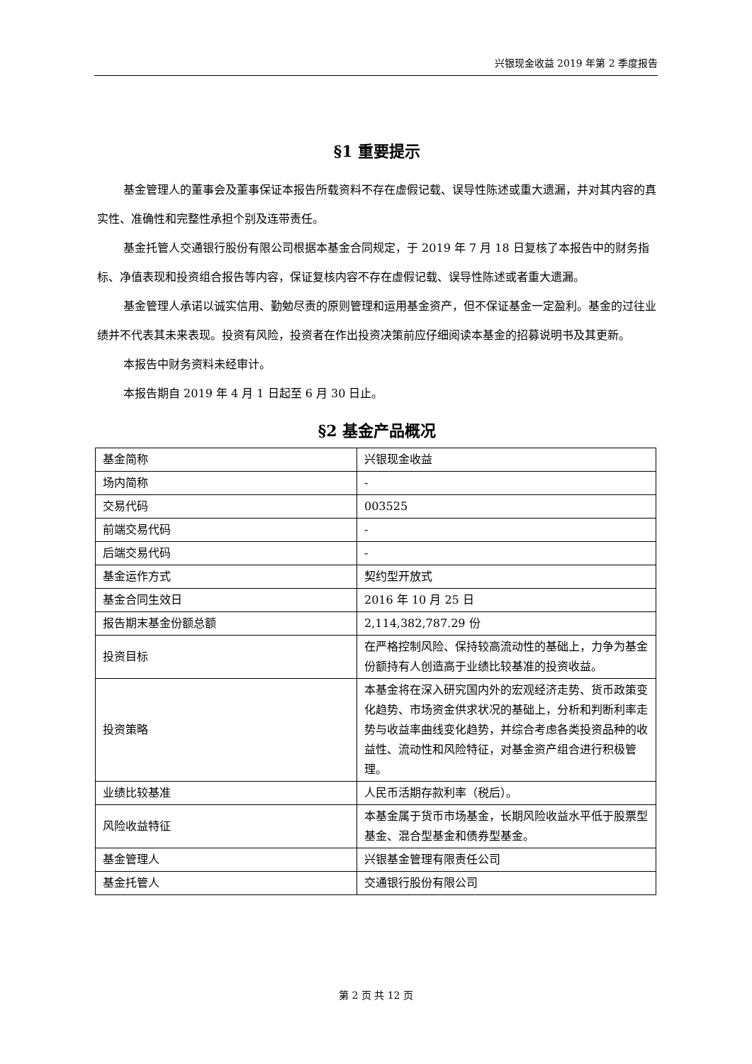兴银现金收益 2019 年第 2 季度报告
§1 重要提示
基金管理人的董事会及董事保证本报告所载资料不存在虚假记载、误导性陈述或重大遗漏，并对其内容的真实性、准确性和完整性承担个别及连带责任。
基金托管人交通银行股份有限公司根据本基金合同规定，于 2019 年 7 月 18 日复核了本报告中的财务指标、净值表现和投资组合报告等内容，保证复核内容不存在虚假记载、误导性陈述或者重大遗漏。
基金管理人承诺以诚实信用、勤勉尽责的原则管理和运用基金资产，但不保证基金一定盈利。基金的过往业绩并不代表其未来表现。投资有风险，投资者在作出投资决策前应仔细阅读本基金的招募说明书及其更新。
本报告中财务资料未经审计。
本报告期自 2019 年 4 月 1 日起至 6 月 30 日止。
§2 基金产品概况
| 基金简称 | 兴银现金收益 |
| 场内简称 | - |
| 交易代码 | 003525 |
| 前端交易代码 | - |
| 后端交易代码 | - |
| 基金运作方式 | 契约型开放式 |
| 基金合同生效日 | 2016 年 10 月 25 日 |
| 报告期末基金份额总额 | 2,114,382,787.29 份 |
| 投资目标 | 在严格控制风险、保持较高流动性的基础上，力争为基金份额持有人创造高于业绩比较基准的投资收益。 |
| 投资策略 | 本基金将在深入研究国内外的宏观经济走势、货币政策变化趋势、市场资金供求状况的基础上，分析和判断利率走势与收益率曲线变化趋势，并综合考虑各类投资品种的收益性、流动性和风险特征，对基金资产组合进行积极管理。 |
| 业绩比较基准 | 人民币活期存款利率（税后）。 |
| 风险收益特征 | 本基金属于货币市场基金，长期风险收益水平低于股票型基金、混合型基金和债券型基金。 |
| 基金管理人 | 兴银基金管理有限责任公司 |
| 基金托管人 | 交通银行股份有限公司 |
第 2 页 共 12 页